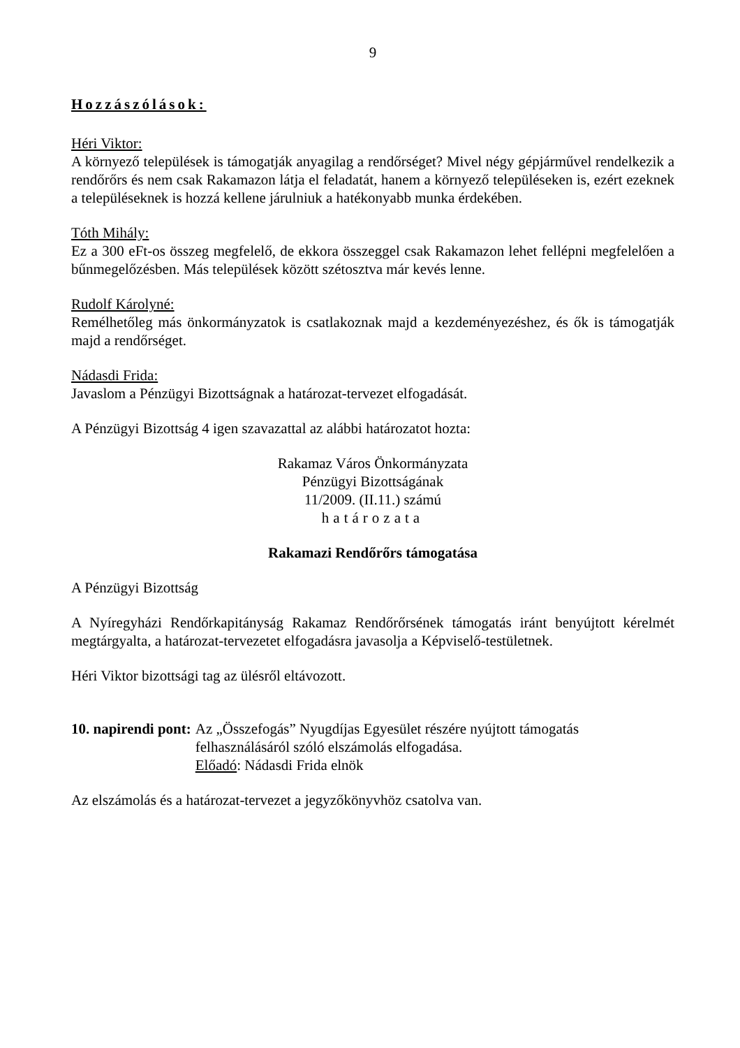9
Hozzászólások:
Héri Viktor:
A környező települések is támogatják anyagilag a rendőrséget? Mivel négy gépjárművel rendelkezik a rendőrőrs és nem csak Rakamazon látja el feladatát, hanem a környező településeken is, ezért ezeknek a településeknek is hozzá kellene járulniuk a hatékonyabb munka érdekében.
Tóth Mihály:
Ez a 300 eFt-os összeg megfelelő, de ekkora összeggel csak Rakamazon lehet fellépni megfelelően a bűnmegelőzésben. Más települések között szétosztva már kevés lenne.
Rudolf Károlyné:
Remélhetőleg más önkormányzatok is csatlakoznak majd a kezdeményezéshez, és ők is támogatják majd a rendőrséget.
Nádasdi Frida:
Javaslom a Pénzügyi Bizottságnak a határozat-tervezet elfogadását.
A Pénzügyi Bizottság 4 igen szavazattal az alábbi határozatot hozta:
Rakamaz Város Önkormányzata
Pénzügyi Bizottságának
11/2009. (II.11.) számú
határozata
Rakamazi Rendőrőrs támogatása
A Pénzügyi Bizottság
A Nyíregyházi Rendőrkapitányság Rakamaz Rendőrőrsének támogatás iránt benyújtott kérelmét megtárgyalta, a határozat-tervezetet elfogadásra javasolja a Képviselő-testületnek.
Héri Viktor bizottsági tag az ülésről eltávozott.
10. napirendi pont: Az „Összefogás” Nyugdíjas Egyesület részére nyújtott támogatás felhasználásáról szóló elszámolás elfogadása.
Előadó: Nádasdi Frida elnök
Az elszámolás és a határozat-tervezet a jegyzőkönyvhöz csatolva van.